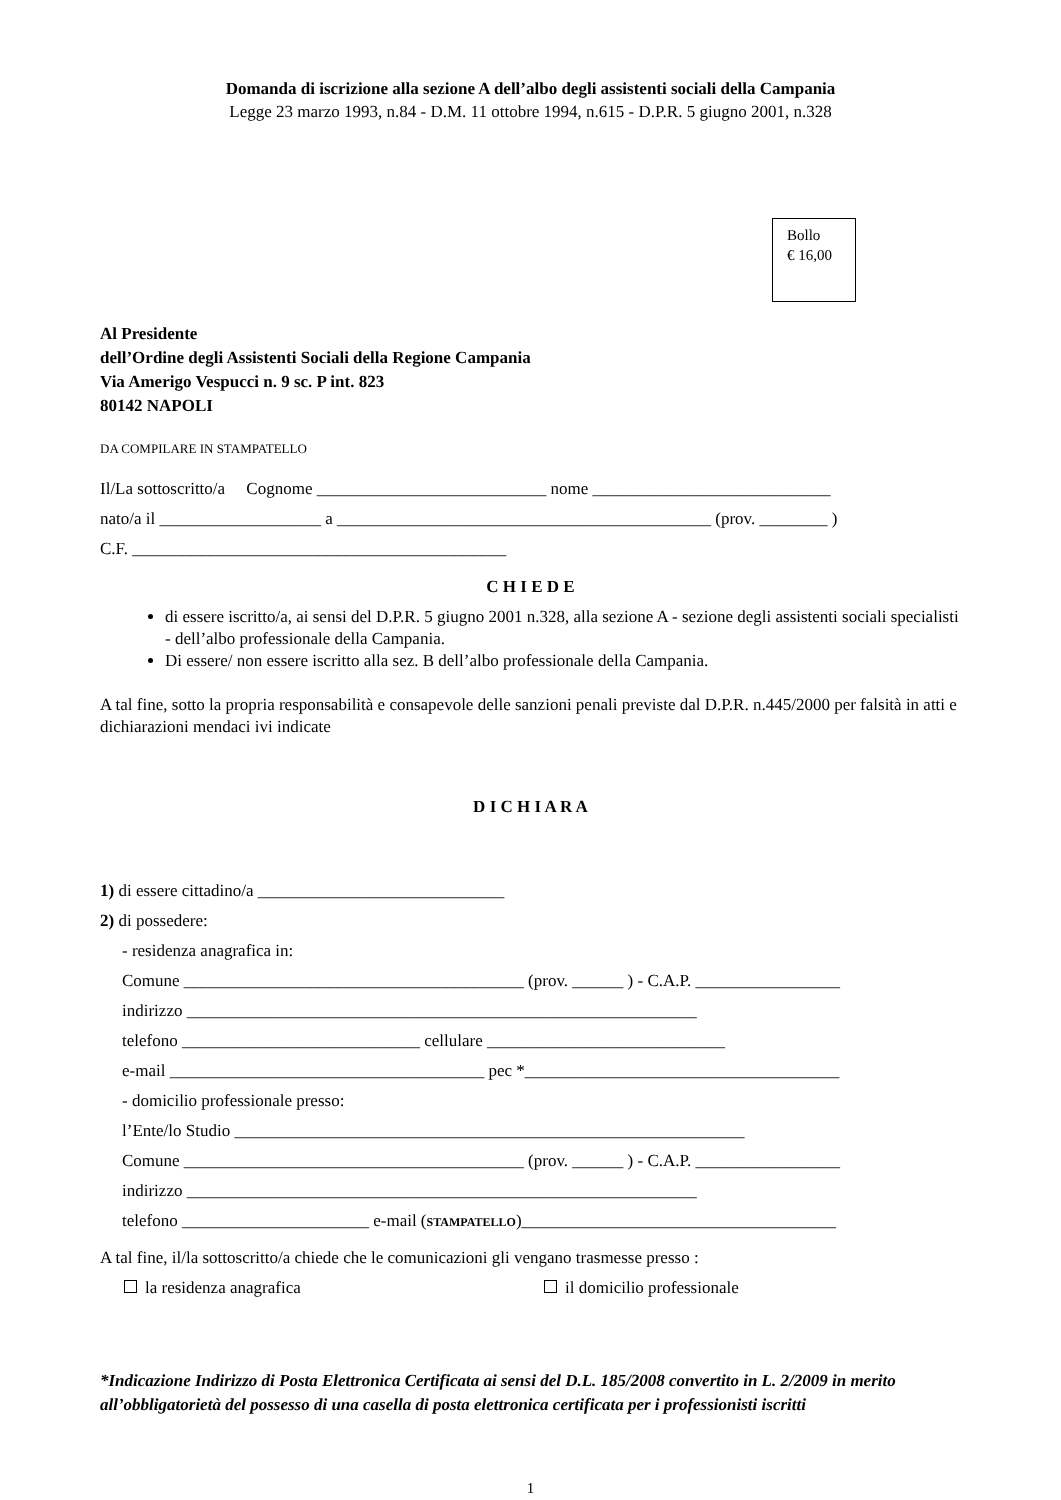Domanda di iscrizione alla sezione A dell’albo degli assistenti sociali della Campania
Legge 23 marzo 1993, n.84 - D.M. 11 ottobre 1994, n.615 - D.P.R. 5 giugno 2001, n.328
Bollo
€ 16,00
Al Presidente
dell’Ordine degli Assistenti Sociali della Regione Campania
Via Amerigo Vespucci n. 9 sc. P int. 823
80142 NAPOLI
DA COMPILARE IN STAMPATELLO
Il/La sottoscritto/a Cognome ___________________________ nome ____________________________
nato/a il ___________________ a ____________________________________________ (prov. ________ )
C.F. ____________________________________________
C H I E D E
di essere iscritto/a, ai sensi del D.P.R. 5 giugno 2001 n.328, alla sezione A - sezione degli assistenti sociali specialisti - dell’albo professionale della Campania.
Di essere/ non essere iscritto alla sez. B dell’albo professionale della Campania.
A tal fine, sotto la propria responsabilità e consapevole delle sanzioni penali previste dal D.P.R. n.445/2000 per falsità in atti e dichiarazioni mendaci ivi indicate
D I C H I A R A
1) di essere cittadino/a _____________________________
2) di possedere:
- residenza anagrafica in:
Comune ________________________________________ (prov. ______ ) - C.A.P. _________________
indirizzo ____________________________________________________________
telefono ____________________________ cellulare ____________________________
e-mail _____________________________________ pec *_____________________________________
- domicilio professionale presso:
l’Ente/lo Studio ____________________________________________________________
Comune ________________________________________ (prov. ______ ) - C.A.P. _________________
indirizzo ____________________________________________________________
telefono ______________________ e-mail (STAMPATELLO)_____________________________________
A tal fine, il/la sottoscritto/a chiede che le comunicazioni gli vengano trasmesse presso :
la residenza anagrafica il domicilio professionale
*Indicazione Indirizzo di Posta Elettronica Certificata ai sensi del D.L. 185/2008 convertito in L. 2/2009 in merito all’obbligatorietà del possesso di una casella di posta elettronica certificata per i professionisti iscritti
1